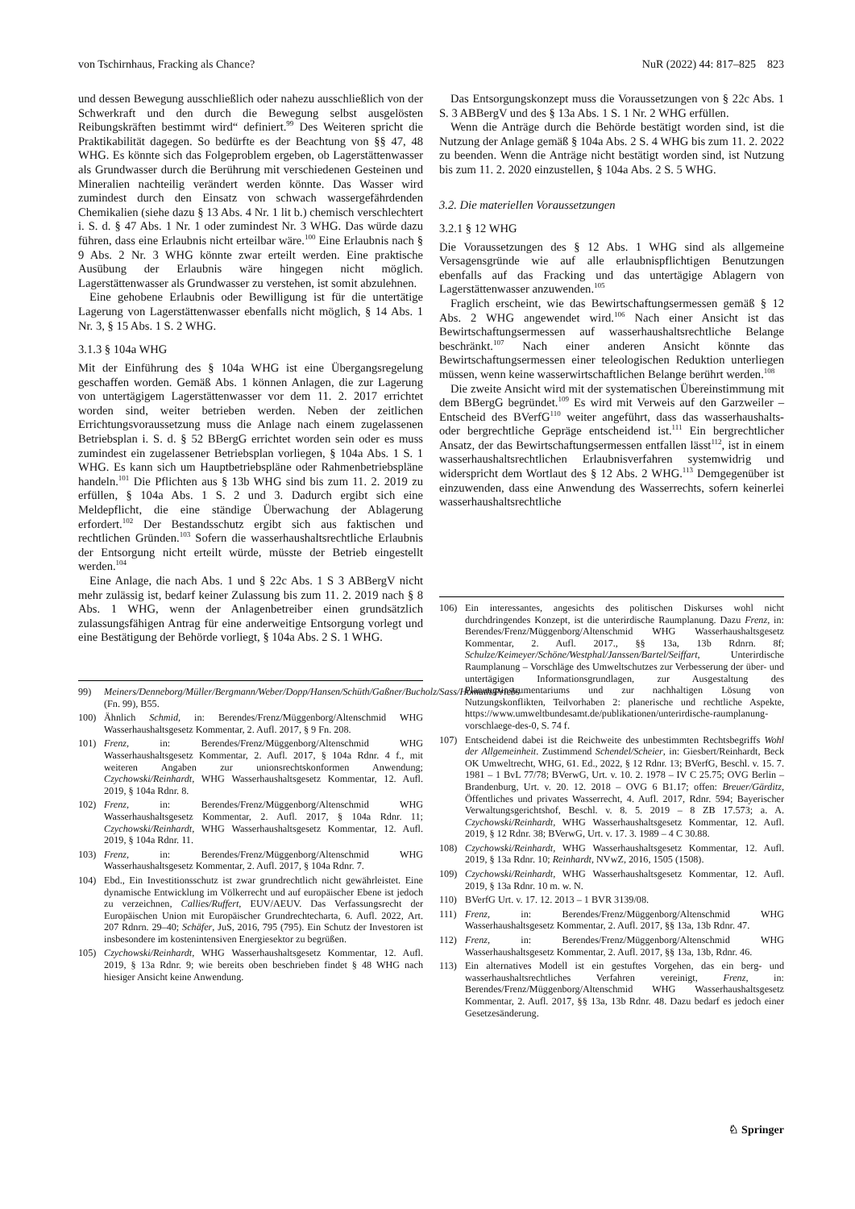von Tschirnhaus, Fracking als Chance? NuR (2022) 44: 817–825 823
und dessen Bewegung ausschließlich oder nahezu ausschließlich von der Schwerkraft und den durch die Bewegung selbst ausgelösten Reibungskräften bestimmt wird“ definiert.<sup>99</sup> Des Weiteren spricht die Praktikabilität dagegen. So bedürfte es der Beachtung von §§ 47, 48 WHG. Es könnte sich das Folgeproblem ergeben, ob Lagerstättenwasser als Grundwasser durch die Berührung mit verschiedenen Gesteinen und Mineralien nachteilig verändert werden könnte. Das Wasser wird zumindest durch den Einsatz von schwach wassergefährdenden Chemikalien (siehe dazu § 13 Abs. 4 Nr. 1 lit b.) chemisch verschlechtert i. S. d. § 47 Abs. 1 Nr. 1 oder zumindest Nr. 3 WHG. Das würde dazu führen, dass eine Erlaubnis nicht erteilbar wäre.<sup>100</sup> Eine Erlaubnis nach § 9 Abs. 2 Nr. 3 WHG könnte zwar erteilt werden. Eine praktische Ausübung der Erlaubnis wäre hingegen nicht möglich. Lagerstättenwasser als Grundwasser zu verstehen, ist somit abzulehnen.
Eine gehobene Erlaubnis oder Bewilligung ist für die untertätige Lagerung von Lagerstättenwasser ebenfalls nicht möglich, § 14 Abs. 1 Nr. 3, § 15 Abs. 1 S. 2 WHG.
3.1.3 § 104a WHG
Mit der Einführung des § 104a WHG ist eine Übergangsregelung geschaffen worden. Gemäß Abs. 1 können Anlagen, die zur Lagerung von untertägigem Lagerstättenwasser vor dem 11. 2. 2017 errichtet worden sind, weiter betrieben werden. Neben der zeitlichen Errichtungsvoraussetzung muss die Anlage nach einem zugelassenen Betriebsplan i. S. d. § 52 BBergG errichtet worden sein oder es muss zumindest ein zugelassener Betriebsplan vorliegen, § 104a Abs. 1 S. 1 WHG. Es kann sich um Hauptbetriebspläne oder Rahmenbetriebspläne handeln.<sup>101</sup> Die Pflichten aus § 13b WHG sind bis zum 11. 2. 2019 zu erfüllen, § 104a Abs. 1 S. 2 und 3. Dadurch ergibt sich eine Meldepflicht, die eine ständige Überwachung der Ablagerung erfordert.<sup>102</sup> Der Bestandsschutz ergibt sich aus faktischen und rechtlichen Gründen.<sup>103</sup> Sofern die wasserhaushaltsrechtliche Erlaubnis der Entsorgung nicht erteilt würde, müsste der Betrieb eingestellt werden.<sup>104</sup>
Eine Anlage, die nach Abs. 1 und § 22c Abs. 1 S 3 ABBergV nicht mehr zulässig ist, bedarf keiner Zulassung bis zum 11. 2. 2019 nach § 8 Abs. 1 WHG, wenn der Anlagenbetreiber einen grundsätzlich zulassungsfähigen Antrag für eine anderweitige Entsorgung vorlegt und eine Bestätigung der Behörde vorliegt, § 104a Abs. 2 S. 1 WHG.
99) Meiners/Denneborg/Müller/Bergmann/Weber/Dopp/Hansen/Schüth/Gaßner/Bucholz/Sass/Homuth/Priebs (Fn. 99), B55.
100) Ähnlich Schmid, in: Berendes/Frenz/Müggenborg/Altenschmid WHG Wasserhaushaltsgesetz Kommentar, 2. Aufl. 2017, § 9 Fn. 208.
101) Frenz, in: Berendes/Frenz/Müggenborg/Altenschmid WHG Wasserhaushaltsgesetz Kommentar, 2. Aufl. 2017, § 104a Rdnr. 4 f., mit weiteren Angaben zur unionsrechtskonformen Anwendung; Czychowski/Reinhardt, WHG Wasserhaushaltsgesetz Kommentar, 12. Aufl. 2019, § 104a Rdnr. 8.
102) Frenz, in: Berendes/Frenz/Müggenborg/Altenschmid WHG Wasserhaushaltsgesetz Kommentar, 2. Aufl. 2017, § 104a Rdnr. 11; Czychowski/Reinhardt, WHG Wasserhaushaltsgesetz Kommentar, 12. Aufl. 2019, § 104a Rdnr. 11.
103) Frenz, in: Berendes/Frenz/Müggenborg/Altenschmid WHG Wasserhaushaltsgesetz Kommentar, 2. Aufl. 2017, § 104a Rdnr. 7.
104) Ebd., Ein Investitionsschutz ist zwar grundrechtlich nicht gewährleistet. Eine dynamische Entwicklung im Völkerrecht und auf europäischer Ebene ist jedoch zu verzeichnen, Callies/Ruffert, EUV/AEUV. Das Verfassungsrecht der Europäischen Union mit Europäischer Grundrechtecharta, 6. Aufl. 2022, Art. 207 Rdnrn. 29–40; Schäfer, JuS, 2016, 795 (795). Ein Schutz der Investoren ist insbesondere im kostenintensiven Energiesektor zu begrüßen.
105) Czychowski/Reinhardt, WHG Wasserhaushaltsgesetz Kommentar, 12. Aufl. 2019, § 13a Rdnr. 9; wie bereits oben beschrieben findet § 48 WHG nach hiesiger Ansicht keine Anwendung.
Das Entsorgungskonzept muss die Voraussetzungen von § 22c Abs. 1 S. 3 ABBergV und des § 13a Abs. 1 S. 1 Nr. 2 WHG erfüllen.
Wenn die Anträge durch die Behörde bestätigt worden sind, ist die Nutzung der Anlage gemäß § 104a Abs. 2 S. 4 WHG bis zum 11. 2. 2022 zu beenden. Wenn die Anträge nicht bestätigt worden sind, ist Nutzung bis zum 11. 2. 2020 einzustellen, § 104a Abs. 2 S. 5 WHG.
3.2. Die materiellen Voraussetzungen
3.2.1 § 12 WHG
Die Voraussetzungen des § 12 Abs. 1 WHG sind als allgemeine Versagensgründe wie auf alle erlaubnispflichtigen Benutzungen ebenfalls auf das Fracking und das untertägige Ablagern von Lagerstättenwasser anzuwenden.<sup>105</sup>
Fraglich erscheint, wie das Bewirtschaftungsermessen gemäß § 12 Abs. 2 WHG angewendet wird.<sup>106</sup> Nach einer Ansicht ist das Bewirtschaftungsermessen auf wasserhaushaltsrechtliche Belange beschränkt.<sup>107</sup> Nach einer anderen Ansicht könnte das Bewirtschaftungsermessen einer teleologischen Reduktion unterliegen müssen, wenn keine wasserwirtschaftlichen Belange berührt werden.<sup>108</sup>
Die zweite Ansicht wird mit der systematischen Übereinstimmung mit dem BBergG begründet.<sup>109</sup> Es wird mit Verweis auf den Garzweiler – Entscheid des BVerfG<sup>110</sup> weiter angeführt, dass das wasserhaushalts- oder bergrechtliche Gepräge entscheidend ist.<sup>111</sup> Ein bergrechtlicher Ansatz, der das Bewirtschaftungsermessen entfallen lässt<sup>112</sup>, ist in einem wasserhaushaltsrechtlichen Erlaubnisverfahren systemwidrig und widerspricht dem Wortlaut des § 12 Abs. 2 WHG.<sup>113</sup> Demgegenüber ist einzuwenden, dass eine Anwendung des Wasserrechts, sofern keinerlei wasserhaushaltsrechtliche
106) Ein interessantes, angesichts des politischen Diskurses wohl nicht durchdringendes Konzept, ist die unterirdische Raumplanung. Dazu Frenz, in: Berendes/Frenz/Müggenborg/Altenschmid WHG Wasserhaushaltsgesetz Kommentar, 2. Aufl. 2017., §§ 13a, 13b Rdnrn. 8f; Schulze/Keimeyer/Schöne/Westphal/Janssen/Bartel/Seiffart, Unterirdische Raumplanung – Vorschläge des Umweltschutzes zur Verbesserung der über- und untertägigen Informationsgrundlagen, zur Ausgestaltung des Planungsinstrumentariums und zur nachhaltigen Lösung von Nutzungskonflikten, Teilvorhaben 2: planerische und rechtliche Aspekte, https://www.umweltbundesamt.de/publikationen/unterirdische-raumplanung-vorschlaege-des-0, S. 74 f.
107) Entscheidend dabei ist die Reichweite des unbestimmten Rechtsbegriffs Wohl der Allgemeinheit. Zustimmend Schendel/Scheier, in: Giesbert/Reinhardt, Beck OK Umweltrecht, WHG, 61. Ed., 2022, § 12 Rdnr. 13; BVerfG, Beschl. v. 15. 7. 1981 – 1 BvL 77/78; BVerwG, Urt. v. 10. 2. 1978 – IV C 25.75; OVG Berlin – Brandenburg, Urt. v. 20. 12. 2018 – OVG 6 B1.17; offen: Breuer/Gärditz, Öffentliches und privates Wasserrecht, 4. Aufl. 2017, Rdnr. 594; Bayerischer Verwaltungsgerichtshof, Beschl. v. 8. 5. 2019 – 8 ZB 17.573; a. A. Czychowski/Reinhardt, WHG Wasserhaushaltsgesetz Kommentar, 12. Aufl. 2019, § 12 Rdnr. 38; BVerwG, Urt. v. 17. 3. 1989 – 4 C 30.88.
108) Czychowski/Reinhardt, WHG Wasserhaushaltsgesetz Kommentar, 12. Aufl. 2019, § 13a Rdnr. 10; Reinhardt, NVwZ, 2016, 1505 (1508).
109) Czychowski/Reinhardt, WHG Wasserhaushaltsgesetz Kommentar, 12. Aufl. 2019, § 13a Rdnr. 10 m. w. N.
110) BVerfG Urt. v. 17. 12. 2013 – 1 BVR 3139/08.
111) Frenz, in: Berendes/Frenz/Müggenborg/Altenschmid WHG Wasserhaushaltsgesetz Kommentar, 2. Aufl. 2017, §§ 13a, 13b Rdnr. 47.
112) Frenz, in: Berendes/Frenz/Müggenborg/Altenschmid WHG Wasserhaushaltsgesetz Kommentar, 2. Aufl. 2017, §§ 13a, 13b, Rdnr. 46.
113) Ein alternatives Modell ist ein gestuftes Vorgehen, das ein berg- und wasserhaushaltsrechtliches Verfahren vereinigt, Frenz, in: Berendes/Frenz/Müggenborg/Altenschmid WHG Wasserhaushaltsgesetz Kommentar, 2. Aufl. 2017, §§ 13a, 13b Rdnr. 48. Dazu bedarf es jedoch einer Gesetzesänderung.
♘ Springer